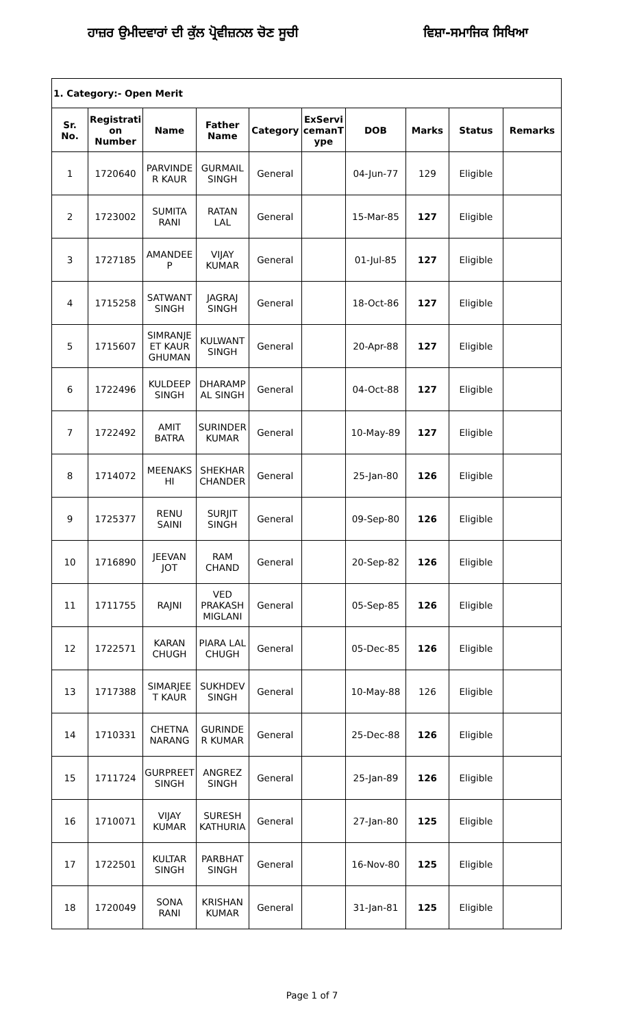ਹਾਜ਼ਰ ਉਮੀਦਵਾਰਾਂ ਦੀ ਕੁੱਲ ਪ੍ਰੋਵੀਜ਼ਨਲ ਚੋਣ ਸੂਚੀ ਵਿਸ਼ਾ-ਸਮਾਜਿਕ ਸਿਖਿਆ
| 1. Category:- Open Merit | | | | | | | | | |
| Sr. No. | Registrati on Number | Name | Father Name | Category | ExServi cemanT ype | DOB | Marks | Status | Remarks |
| 1 | 1720640 | PARVINDE R KAUR | GURMAIL SINGH | General | | 04-Jun-77 | 129 | Eligible | |
| 2 | 1723002 | SUMITA RANI | RATAN LAL | General | | 15-Mar-85 | 127 | Eligible | |
| 3 | 1727185 | AMANDEE P | VIJAY KUMAR | General | | 01-Jul-85 | 127 | Eligible | |
| 4 | 1715258 | SATWANT SINGH | JAGRAJ SINGH | General | | 18-Oct-86 | 127 | Eligible | |
| 5 | 1715607 | SIMRANJE ET KAUR GHUMAN | KULWANT SINGH | General | | 20-Apr-88 | 127 | Eligible | |
| 6 | 1722496 | KULDEEP SINGH | DHARAMP AL SINGH | General | | 04-Oct-88 | 127 | Eligible | |
| 7 | 1722492 | AMIT BATRA | SURINDER KUMAR | General | | 10-May-89 | 127 | Eligible | |
| 8 | 1714072 | MEENAKS HI | SHEKHAR CHANDER | General | | 25-Jan-80 | 126 | Eligible | |
| 9 | 1725377 | RENU SAINI | SURJIT SINGH | General | | 09-Sep-80 | 126 | Eligible | |
| 10 | 1716890 | JEEVAN JOT | RAM CHAND | General | | 20-Sep-82 | 126 | Eligible | |
| 11 | 1711755 | RAJNI | VED PRAKASH MIGLANI | General | | 05-Sep-85 | 126 | Eligible | |
| 12 | 1722571 | KARAN CHUGH | PIARA LAL CHUGH | General | | 05-Dec-85 | 126 | Eligible | |
| 13 | 1717388 | SIMARJEE T KAUR | SUKHDEV SINGH | General | | 10-May-88 | 126 | Eligible | |
| 14 | 1710331 | CHETNA NARANG | GURINDE R KUMAR | General | | 25-Dec-88 | 126 | Eligible | |
| 15 | 1711724 | GURPREET SINGH | ANGREZ SINGH | General | | 25-Jan-89 | 126 | Eligible | |
| 16 | 1710071 | VIJAY KUMAR | SURESH KATHURIA | General | | 27-Jan-80 | 125 | Eligible | |
| 17 | 1722501 | KULTAR SINGH | PARBHAT SINGH | General | | 16-Nov-80 | 125 | Eligible | |
| 18 | 1720049 | SONA RANI | KRISHAN KUMAR | General | | 31-Jan-81 | 125 | Eligible | |
Page 1 of 7